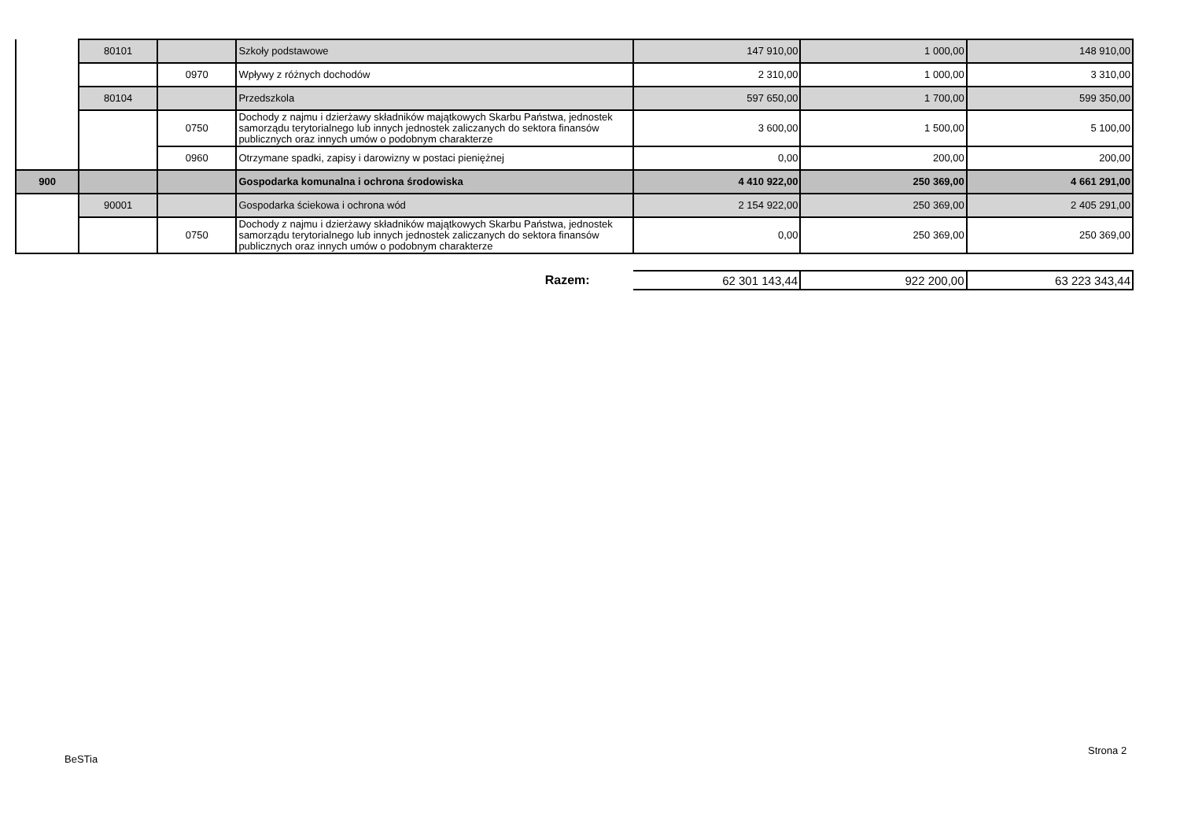| | 80101 | | Szkoły podstawowe | 147 910,00 | 1 000,00 | 148 910,00 |
| | | 0970 | Wpływy z różnych dochodów | 2 310,00 | 1 000,00 | 3 310,00 |
| | 80104 | | Przedszkola | 597 650,00 | 1 700,00 | 599 350,00 |
| | | 0750 | Dochody z najmu i dzierżawy składników majątkowych Skarbu Państwa, jednostek samorządu terytorialnego lub innych jednostek zaliczanych do sektora finansów publicznych oraz innych umów o podobnym charakterze | 3 600,00 | 1 500,00 | 5 100,00 |
| | | 0960 | Otrzymane spadki, zapisy i darowizny w postaci pieniężnej | 0,00 | 200,00 | 200,00 |
| 900 | | | Gospodarka komunalna i ochrona środowiska | 4 410 922,00 | 250 369,00 | 4 661 291,00 |
| | 90001 | | Gospodarka ściekowa i ochrona wód | 2 154 922,00 | 250 369,00 | 2 405 291,00 |
| | | 0750 | Dochody z najmu i dzierżawy składników majątkowych Skarbu Państwa, jednostek samorządu terytorialnego lub innych jednostek zaliczanych do sektora finansów publicznych oraz innych umów o podobnym charakterze | 0,00 | 250 369,00 | 250 369,00 |
| Razem: | 62 301 143,44 | 922 200,00 | 63 223 343,44 |
BeSTia
Strona 2